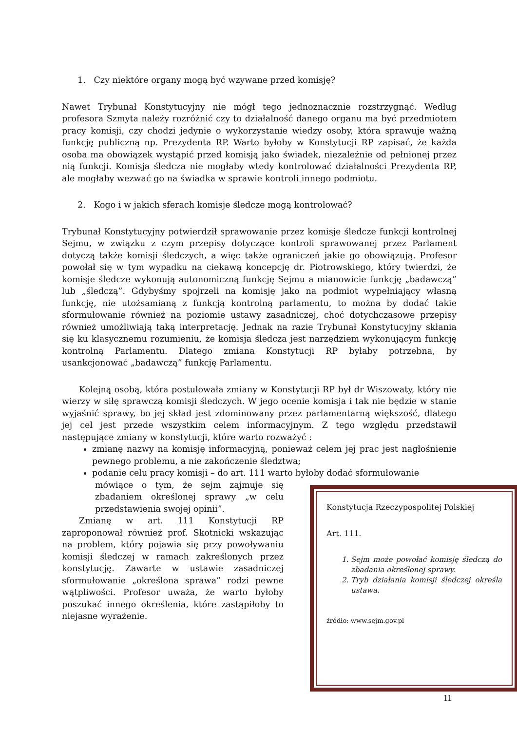1. Czy niektóre organy mogą być wzywane przed komisję?
Nawet Trybunał Konstytucyjny nie mógł tego jednoznacznie rozstrzygnąć. Według profesora Szmyta należy rozróżnić czy to działalność danego organu ma być przedmiotem pracy komisji, czy chodzi jedynie o wykorzystanie wiedzy osoby, która sprawuje ważną funkcję publiczną np. Prezydenta RP. Warto byłoby w Konstytucji RP zapisać, że każda osoba ma obowiązek wystąpić przed komisją jako świadek, niezależnie od pełnionej przez nią funkcji. Komisja śledcza nie mogłaby wtedy kontrolować działalności Prezydenta RP, ale mogłaby wezwać go na świadka w sprawie kontroli innego podmiotu.
2. Kogo i w jakich sferach komisje śledcze mogą kontrolować?
Trybunał Konstytucyjny potwierdził sprawowanie przez komisje śledcze funkcji kontrolnej Sejmu, w związku z czym przepisy dotyczące kontroli sprawowanej przez Parlament dotyczą także komisji śledczych, a więc także ograniczeń jakie go obowiązują. Profesor powołał się w tym wypadku na ciekawą koncepcję dr. Piotrowskiego, który twierdzi, że komisje śledcze wykonują autonomiczną funkcję Sejmu a mianowicie funkcję „badawczą” lub „śledczą”. Gdybyśmy spojrzeli na komisję jako na podmiot wypełniający własną funkcję, nie utożsamianą z funkcją kontrolną parlamentu, to można by dodać takie sformułowanie również na poziomie ustawy zasadniczej, choć dotychczasowe przepisy również umożliwiają taką interpretację. Jednak na razie Trybunał Konstytucyjny skłania się ku klasycznemu rozumieniu, że komisja śledcza jest narzędziem wykonującym funkcję kontrolną Parlamentu. Dlatego zmiana Konstytucji RP byłaby potrzebna, by usankcjonować „badawczą” funkcję Parlamentu.
Kolejną osobą, która postulowała zmiany w Konstytucji RP był dr Wiszowaty, który nie wierzy w siłę sprawczą komisji śledczych. W jego ocenie komisja i tak nie będzie w stanie wyjaśnić sprawy, bo jej skład jest zdominowany przez parlamentarną większość, dlatego jej cel jest przede wszystkim celem informacyjnym. Z tego względu przedstawił następujące zmiany w konstytucji, które warto rozważyć :
zmianę nazwy na komisję informacyjną, ponieważ celem jej prac jest nagłośnienie pewnego problemu, a nie zakończenie śledztwa;
podanie celu pracy komisji – do art. 111 warto byłoby dodać sformułowanie
mówiące o tym, że sejm zajmuje się zbadaniem określonej sprawy „w celu przedstawienia swojej opinii”.
Zmianę w art. 111 Konstytucji RP zaproponował również prof. Skotnicki wskazując na problem, który pojawia się przy powoływaniu komisji śledczej w ramach zakreślonych przez konstytucję. Zawarte w ustawie zasadniczej sformułowanie „określona sprawa” rodzi pewne wątpliwości. Profesor uważa, że warto byłoby poszukać innego określenia, które zastąpiłoby to niejasne wyrażenie.
Konstytucja Rzeczypospolitej Polskiej
Art. 111.
1. Sejm może powołać komisję śledczą do zbadania określonej sprawy.
2. Tryb działania komisji śledczej określa ustawa.
źródło: www.sejm.gov.pl
11